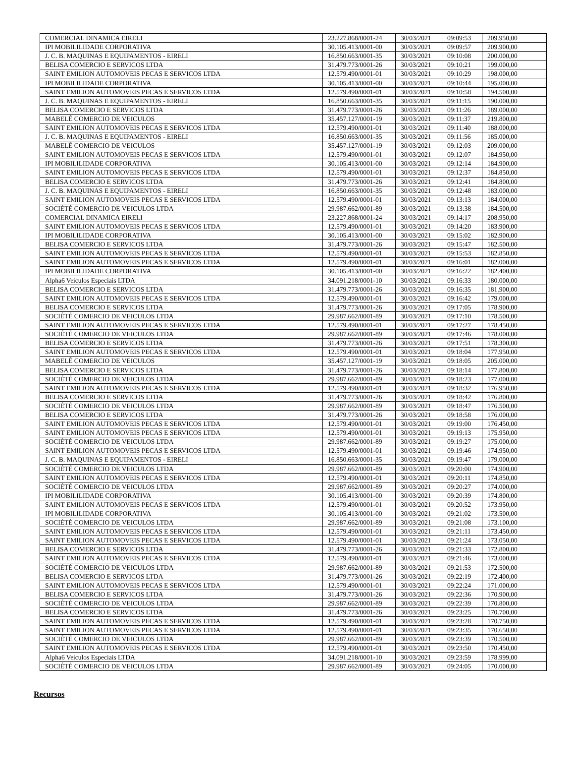| COMERCIAL DINAMICA EIRELI | 23.227.868/0001-24 | 30/03/2021 | 09:09:53 | 209.950,00 |
| IPI MOBILILIDADE CORPORATIVA | 30.105.413/0001-00 | 30/03/2021 | 09:09:57 | 209.900,00 |
| J. C. B. MAQUINAS E EQUIPAMENTOS - EIRELI | 16.850.663/0001-35 | 30/03/2021 | 09:10:08 | 200.000,00 |
| BELISA COMERCIO E SERVICOS LTDA | 31.479.773/0001-26 | 30/03/2021 | 09:10:21 | 199.000,00 |
| SAINT EMILION AUTOMOVEIS PECAS E SERVICOS LTDA | 12.579.490/0001-01 | 30/03/2021 | 09:10:29 | 198.000,00 |
| IPI MOBILILIDADE CORPORATIVA | 30.105.413/0001-00 | 30/03/2021 | 09:10:44 | 195.000,00 |
| SAINT EMILION AUTOMOVEIS PECAS E SERVICOS LTDA | 12.579.490/0001-01 | 30/03/2021 | 09:10:58 | 194.500,00 |
| J. C. B. MAQUINAS E EQUIPAMENTOS - EIRELI | 16.850.663/0001-35 | 30/03/2021 | 09:11:15 | 190.000,00 |
| BELISA COMERCIO E SERVICOS LTDA | 31.479.773/0001-26 | 30/03/2021 | 09:11:26 | 189.000,00 |
| MABELÊ COMERCIO DE VEICULOS | 35.457.127/0001-19 | 30/03/2021 | 09:11:37 | 219.800,00 |
| SAINT EMILION AUTOMOVEIS PECAS E SERVICOS LTDA | 12.579.490/0001-01 | 30/03/2021 | 09:11:40 | 188.000,00 |
| J. C. B. MAQUINAS E EQUIPAMENTOS - EIRELI | 16.850.663/0001-35 | 30/03/2021 | 09:11:56 | 185.000,00 |
| MABELÊ COMERCIO DE VEICULOS | 35.457.127/0001-19 | 30/03/2021 | 09:12:03 | 209.000,00 |
| SAINT EMILION AUTOMOVEIS PECAS E SERVICOS LTDA | 12.579.490/0001-01 | 30/03/2021 | 09:12:07 | 184.950,00 |
| IPI MOBILILIDADE CORPORATIVA | 30.105.413/0001-00 | 30/03/2021 | 09:12:14 | 184.900,00 |
| SAINT EMILION AUTOMOVEIS PECAS E SERVICOS LTDA | 12.579.490/0001-01 | 30/03/2021 | 09:12:37 | 184.850,00 |
| BELISA COMERCIO E SERVICOS LTDA | 31.479.773/0001-26 | 30/03/2021 | 09:12:41 | 184.800,00 |
| J. C. B. MAQUINAS E EQUIPAMENTOS - EIRELI | 16.850.663/0001-35 | 30/03/2021 | 09:12:48 | 183.000,00 |
| SAINT EMILION AUTOMOVEIS PECAS E SERVICOS LTDA | 12.579.490/0001-01 | 30/03/2021 | 09:13:13 | 184.000,00 |
| SOCIÉTÉ COMERCIO DE VEICULOS LTDA | 29.987.662/0001-89 | 30/03/2021 | 09:13:38 | 184.500,00 |
| COMERCIAL DINAMICA EIRELI | 23.227.868/0001-24 | 30/03/2021 | 09:14:17 | 208.950,00 |
| SAINT EMILION AUTOMOVEIS PECAS E SERVICOS LTDA | 12.579.490/0001-01 | 30/03/2021 | 09:14:20 | 183.900,00 |
| IPI MOBILILIDADE CORPORATIVA | 30.105.413/0001-00 | 30/03/2021 | 09:15:02 | 182.900,00 |
| BELISA COMERCIO E SERVICOS LTDA | 31.479.773/0001-26 | 30/03/2021 | 09:15:47 | 182.500,00 |
| SAINT EMILION AUTOMOVEIS PECAS E SERVICOS LTDA | 12.579.490/0001-01 | 30/03/2021 | 09:15:53 | 182.850,00 |
| SAINT EMILION AUTOMOVEIS PECAS E SERVICOS LTDA | 12.579.490/0001-01 | 30/03/2021 | 09:16:01 | 182.000,00 |
| IPI MOBILILIDADE CORPORATIVA | 30.105.413/0001-00 | 30/03/2021 | 09:16:22 | 182.400,00 |
| Alpha6 Veiculos Especiais LTDA | 34.091.218/0001-10 | 30/03/2021 | 09:16:33 | 180.000,00 |
| BELISA COMERCIO E SERVICOS LTDA | 31.479.773/0001-26 | 30/03/2021 | 09:16:35 | 181.900,00 |
| SAINT EMILION AUTOMOVEIS PECAS E SERVICOS LTDA | 12.579.490/0001-01 | 30/03/2021 | 09:16:42 | 179.000,00 |
| BELISA COMERCIO E SERVICOS LTDA | 31.479.773/0001-26 | 30/03/2021 | 09:17:05 | 178.900,00 |
| SOCIÉTÉ COMERCIO DE VEICULOS LTDA | 29.987.662/0001-89 | 30/03/2021 | 09:17:10 | 178.500,00 |
| SAINT EMILION AUTOMOVEIS PECAS E SERVICOS LTDA | 12.579.490/0001-01 | 30/03/2021 | 09:17:27 | 178.450,00 |
| SOCIÉTÉ COMERCIO DE VEICULOS LTDA | 29.987.662/0001-89 | 30/03/2021 | 09:17:46 | 178.000,00 |
| BELISA COMERCIO E SERVICOS LTDA | 31.479.773/0001-26 | 30/03/2021 | 09:17:51 | 178.300,00 |
| SAINT EMILION AUTOMOVEIS PECAS E SERVICOS LTDA | 12.579.490/0001-01 | 30/03/2021 | 09:18:04 | 177.950,00 |
| MABELÊ COMERCIO DE VEICULOS | 35.457.127/0001-19 | 30/03/2021 | 09:18:05 | 205.000,00 |
| BELISA COMERCIO E SERVICOS LTDA | 31.479.773/0001-26 | 30/03/2021 | 09:18:14 | 177.800,00 |
| SOCIÉTÉ COMERCIO DE VEICULOS LTDA | 29.987.662/0001-89 | 30/03/2021 | 09:18:23 | 177.000,00 |
| SAINT EMILION AUTOMOVEIS PECAS E SERVICOS LTDA | 12.579.490/0001-01 | 30/03/2021 | 09:18:32 | 176.950,00 |
| BELISA COMERCIO E SERVICOS LTDA | 31.479.773/0001-26 | 30/03/2021 | 09:18:42 | 176.800,00 |
| SOCIÉTÉ COMERCIO DE VEICULOS LTDA | 29.987.662/0001-89 | 30/03/2021 | 09:18:47 | 176.500,00 |
| BELISA COMERCIO E SERVICOS LTDA | 31.479.773/0001-26 | 30/03/2021 | 09:18:58 | 176.000,00 |
| SAINT EMILION AUTOMOVEIS PECAS E SERVICOS LTDA | 12.579.490/0001-01 | 30/03/2021 | 09:19:00 | 176.450,00 |
| SAINT EMILION AUTOMOVEIS PECAS E SERVICOS LTDA | 12.579.490/0001-01 | 30/03/2021 | 09:19:13 | 175.950,00 |
| SOCIÉTÉ COMERCIO DE VEICULOS LTDA | 29.987.662/0001-89 | 30/03/2021 | 09:19:27 | 175.000,00 |
| SAINT EMILION AUTOMOVEIS PECAS E SERVICOS LTDA | 12.579.490/0001-01 | 30/03/2021 | 09:19:46 | 174.950,00 |
| J. C. B. MAQUINAS E EQUIPAMENTOS - EIRELI | 16.850.663/0001-35 | 30/03/2021 | 09:19:47 | 179.000,00 |
| SOCIÉTÉ COMERCIO DE VEICULOS LTDA | 29.987.662/0001-89 | 30/03/2021 | 09:20:00 | 174.900,00 |
| SAINT EMILION AUTOMOVEIS PECAS E SERVICOS LTDA | 12.579.490/0001-01 | 30/03/2021 | 09:20:11 | 174.850,00 |
| SOCIÉTÉ COMERCIO DE VEICULOS LTDA | 29.987.662/0001-89 | 30/03/2021 | 09:20:27 | 174.000,00 |
| IPI MOBILILIDADE CORPORATIVA | 30.105.413/0001-00 | 30/03/2021 | 09:20:39 | 174.800,00 |
| SAINT EMILION AUTOMOVEIS PECAS E SERVICOS LTDA | 12.579.490/0001-01 | 30/03/2021 | 09:20:52 | 173.950,00 |
| IPI MOBILILIDADE CORPORATIVA | 30.105.413/0001-00 | 30/03/2021 | 09:21:02 | 173.500,00 |
| SOCIÉTÉ COMERCIO DE VEICULOS LTDA | 29.987.662/0001-89 | 30/03/2021 | 09:21:08 | 173.100,00 |
| SAINT EMILION AUTOMOVEIS PECAS E SERVICOS LTDA | 12.579.490/0001-01 | 30/03/2021 | 09:21:11 | 173.450,00 |
| SAINT EMILION AUTOMOVEIS PECAS E SERVICOS LTDA | 12.579.490/0001-01 | 30/03/2021 | 09:21:24 | 173.050,00 |
| BELISA COMERCIO E SERVICOS LTDA | 31.479.773/0001-26 | 30/03/2021 | 09:21:33 | 172.800,00 |
| SAINT EMILION AUTOMOVEIS PECAS E SERVICOS LTDA | 12.579.490/0001-01 | 30/03/2021 | 09:21:46 | 173.000,00 |
| SOCIÉTÉ COMERCIO DE VEICULOS LTDA | 29.987.662/0001-89 | 30/03/2021 | 09:21:53 | 172.500,00 |
| BELISA COMERCIO E SERVICOS LTDA | 31.479.773/0001-26 | 30/03/2021 | 09:22:19 | 172.400,00 |
| SAINT EMILION AUTOMOVEIS PECAS E SERVICOS LTDA | 12.579.490/0001-01 | 30/03/2021 | 09:22:24 | 171.000,00 |
| BELISA COMERCIO E SERVICOS LTDA | 31.479.773/0001-26 | 30/03/2021 | 09:22:36 | 170.900,00 |
| SOCIÉTÉ COMERCIO DE VEICULOS LTDA | 29.987.662/0001-89 | 30/03/2021 | 09:22:39 | 170.800,00 |
| BELISA COMERCIO E SERVICOS LTDA | 31.479.773/0001-26 | 30/03/2021 | 09:23:25 | 170.700,00 |
| SAINT EMILION AUTOMOVEIS PECAS E SERVICOS LTDA | 12.579.490/0001-01 | 30/03/2021 | 09:23:28 | 170.750,00 |
| SAINT EMILION AUTOMOVEIS PECAS E SERVICOS LTDA | 12.579.490/0001-01 | 30/03/2021 | 09:23:35 | 170.650,00 |
| SOCIÉTÉ COMERCIO DE VEICULOS LTDA | 29.987.662/0001-89 | 30/03/2021 | 09:23:39 | 170.500,00 |
| SAINT EMILION AUTOMOVEIS PECAS E SERVICOS LTDA | 12.579.490/0001-01 | 30/03/2021 | 09:23:50 | 170.450,00 |
| Alpha6 Veiculos Especiais LTDA | 34.091.218/0001-10 | 30/03/2021 | 09:23:59 | 178.999,00 |
| SOCIÉTÉ COMERCIO DE VEICULOS LTDA | 29.987.662/0001-89 | 30/03/2021 | 09:24:05 | 170.000,00 |
Recursos